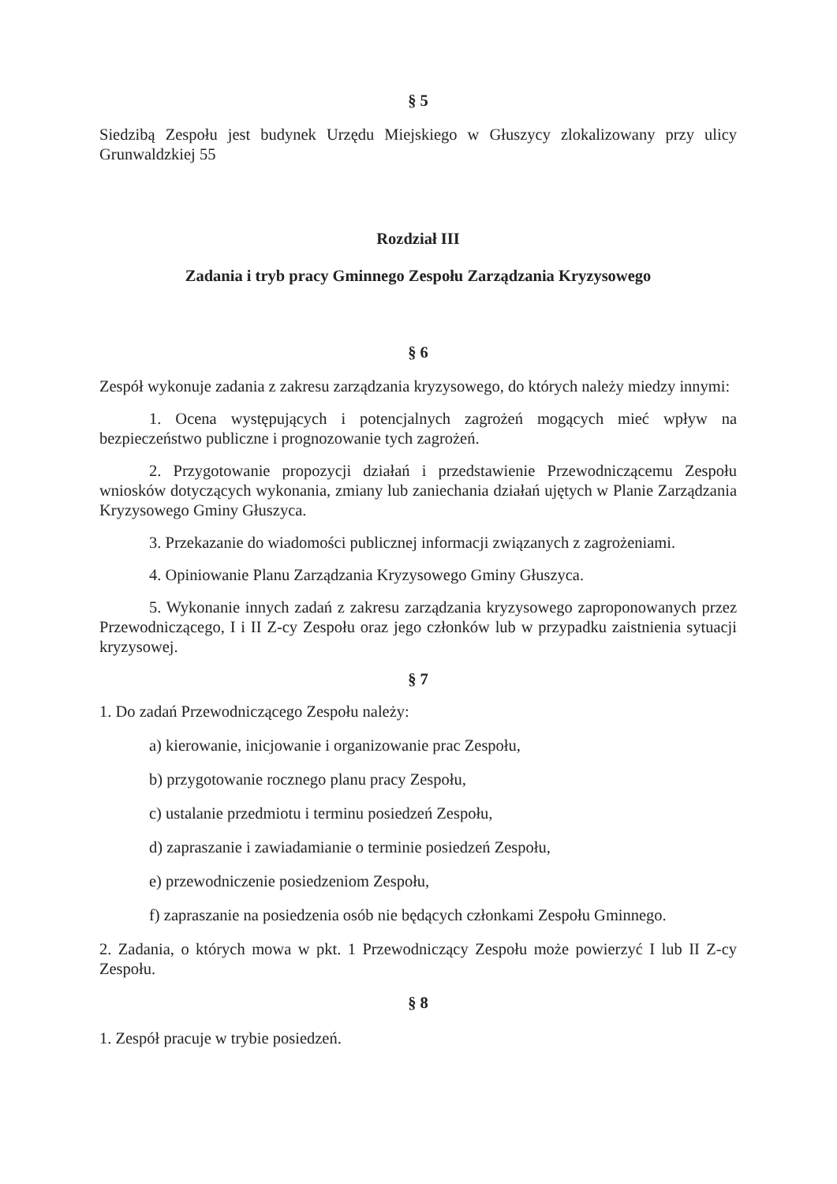§ 5
Siedzibą Zespołu jest budynek Urzędu Miejskiego w Głuszycy zlokalizowany przy ulicy Grunwaldzkiej 55
Rozdział III
Zadania i tryb pracy Gminnego Zespołu Zarządzania Kryzysowego
§ 6
Zespół wykonuje zadania z zakresu zarządzania kryzysowego, do których należy miedzy innymi:
1. Ocena występujących i potencjalnych zagrożeń mogących mieć wpływ na bezpieczeństwo publiczne i prognozowanie tych zagrożeń.
2. Przygotowanie propozycji działań i przedstawienie Przewodniczącemu Zespołu wniosków dotyczących wykonania, zmiany lub zaniechania działań ujętych w Planie Zarządzania Kryzysowego Gminy Głuszyca.
3. Przekazanie do wiadomości publicznej informacji związanych z zagrożeniami.
4. Opiniowanie Planu Zarządzania Kryzysowego Gminy Głuszyca.
5. Wykonanie innych zadań z zakresu zarządzania kryzysowego zaproponowanych przez Przewodniczącego, I i II Z-cy Zespołu oraz jego członków lub w przypadku zaistnienia sytuacji kryzysowej.
§ 7
1. Do zadań Przewodniczącego Zespołu należy:
a) kierowanie, inicjowanie i organizowanie prac Zespołu,
b) przygotowanie rocznego planu pracy Zespołu,
c) ustalanie przedmiotu i terminu posiedzeń Zespołu,
d) zapraszanie i zawiadamianie o terminie posiedzeń Zespołu,
e) przewodniczenie posiedzeniom Zespołu,
f) zapraszanie na posiedzenia osób nie będących członkami Zespołu Gminnego.
2. Zadania, o których mowa w pkt. 1 Przewodniczący Zespołu może powierzyć I lub II Z-cy Zespołu.
§ 8
1. Zespół pracuje w trybie posiedzeń.